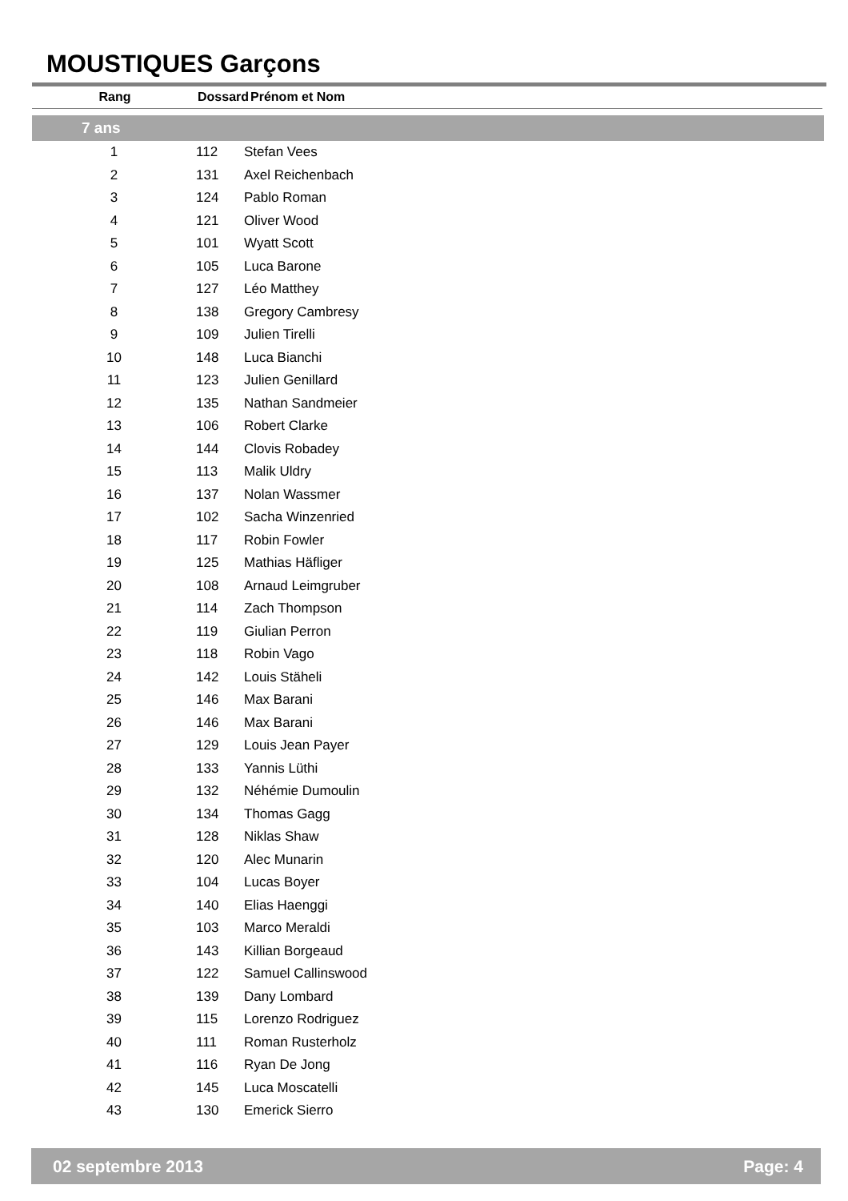MOUSTIQUES Garçons
| Rang | Dossard | Prénom et Nom |
| --- | --- | --- |
| 7 ans | | |
| 1 | 112 | Stefan Vees |
| 2 | 131 | Axel Reichenbach |
| 3 | 124 | Pablo Roman |
| 4 | 121 | Oliver Wood |
| 5 | 101 | Wyatt Scott |
| 6 | 105 | Luca Barone |
| 7 | 127 | Léo Matthey |
| 8 | 138 | Gregory Cambresy |
| 9 | 109 | Julien Tirelli |
| 10 | 148 | Luca Bianchi |
| 11 | 123 | Julien Genillard |
| 12 | 135 | Nathan Sandmeier |
| 13 | 106 | Robert Clarke |
| 14 | 144 | Clovis Robadey |
| 15 | 113 | Malik Uldry |
| 16 | 137 | Nolan Wassmer |
| 17 | 102 | Sacha Winzenried |
| 18 | 117 | Robin Fowler |
| 19 | 125 | Mathias Häfliger |
| 20 | 108 | Arnaud Leimgruber |
| 21 | 114 | Zach Thompson |
| 22 | 119 | Giulian Perron |
| 23 | 118 | Robin Vago |
| 24 | 142 | Louis Stäheli |
| 25 | 146 | Max Barani |
| 26 | 146 | Max Barani |
| 27 | 129 | Louis Jean Payer |
| 28 | 133 | Yannis Lüthi |
| 29 | 132 | Néhémie Dumoulin |
| 30 | 134 | Thomas Gagg |
| 31 | 128 | Niklas Shaw |
| 32 | 120 | Alec Munarin |
| 33 | 104 | Lucas Boyer |
| 34 | 140 | Elias Haenggi |
| 35 | 103 | Marco Meraldi |
| 36 | 143 | Killian Borgeaud |
| 37 | 122 | Samuel Callinswood |
| 38 | 139 | Dany Lombard |
| 39 | 115 | Lorenzo Rodriguez |
| 40 | 111 | Roman Rusterholz |
| 41 | 116 | Ryan De Jong |
| 42 | 145 | Luca Moscatelli |
| 43 | 130 | Emerick Sierro |
02 septembre 2013 Page: 4